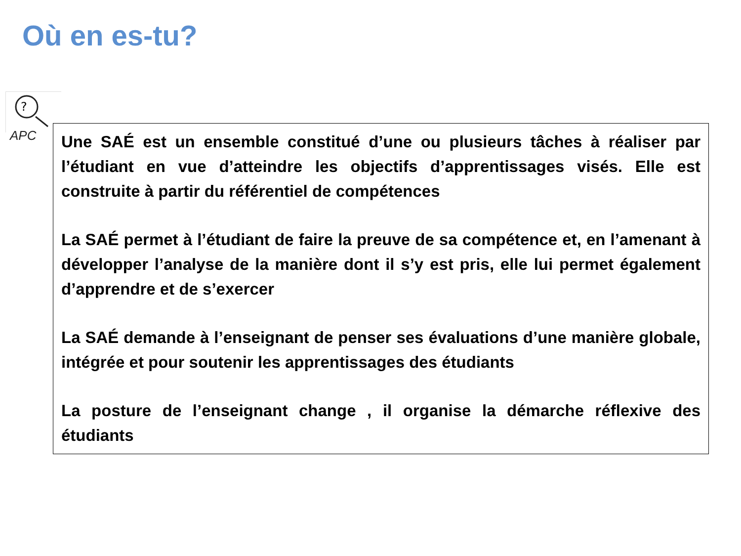Où en es-tu?
?
APC
Une SAÉ est un ensemble constitué d’une ou plusieurs tâches à réaliser par l’étudiant en vue d’atteindre les objectifs d’apprentissages visés. Elle est construite à partir du référentiel de compétences
La SAÉ permet à l’étudiant de faire la preuve de sa compétence et, en l’amenant à développer l’analyse de la manière dont il s’y est pris, elle lui permet également d’apprendre et de s’exercer
La SAÉ demande à l’enseignant de penser ses évaluations d’une manière globale, intégrée et pour soutenir les apprentissages des étudiants
La posture de l’enseignant change , il organise la démarche réflexive des étudiants